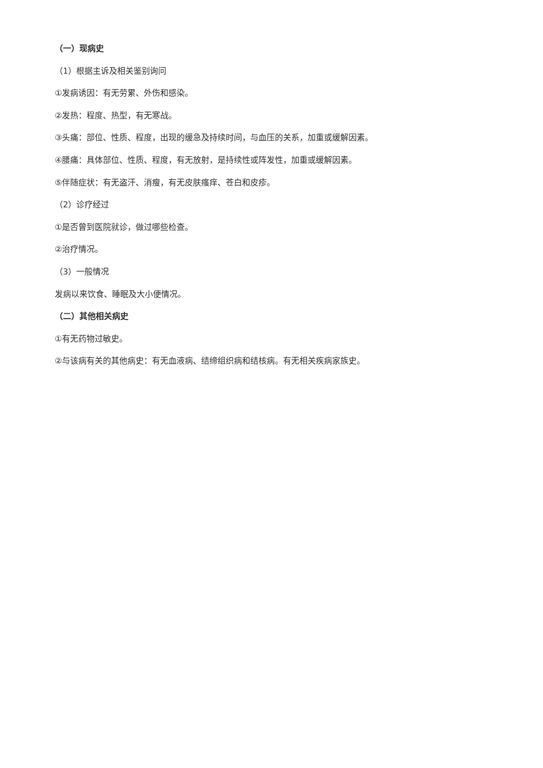（一）现病史
（1）根据主诉及相关鉴别询问
①发病诱因：有无劳累、外伤和感染。
②发热：程度、热型，有无寒战。
③头痛：部位、性质、程度，出现的缓急及持续时间，与血压的关系，加重或缓解因素。
④腰痛：具体部位、性质、程度，有无放射，是持续性或阵发性，加重或缓解因素。
⑤伴随症状：有无盗汗、消瘦，有无皮肤瘙痒、苍白和皮疹。
（2）诊疗经过
①是否曾到医院就诊，做过哪些检查。
②治疗情况。
（3）一般情况
发病以来饮食、睡眠及大小便情况。
（二）其他相关病史
①有无药物过敏史。
②与该病有关的其他病史：有无血液病、结缔组织病和结核病。有无相关疾病家族史。